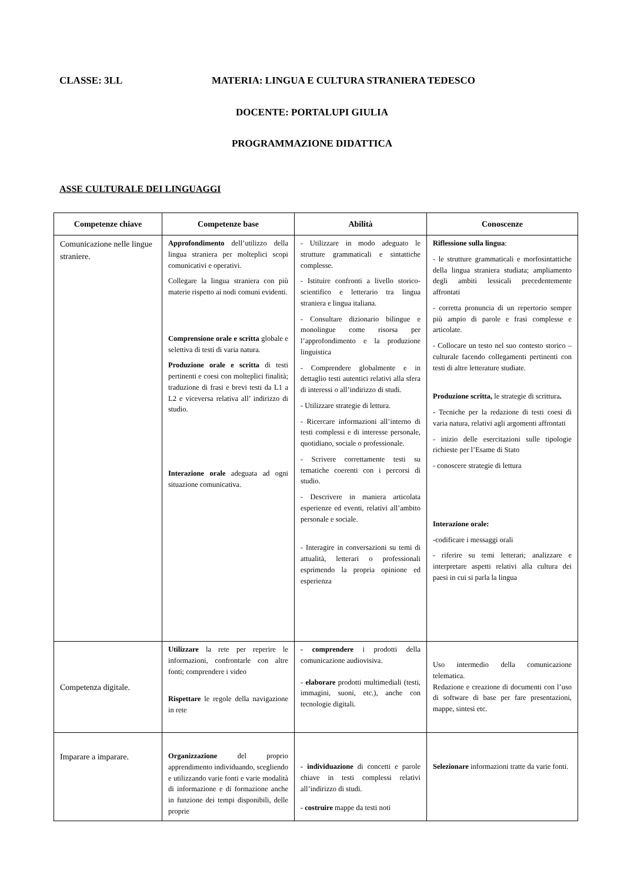CLASSE: 3LL MATERIA: LINGUA E CULTURA STRANIERA TEDESCO
DOCENTE: PORTALUPI GIULIA
PROGRAMMAZIONE DIDATTICA
ASSE CULTURALE DEI LINGUAGGI
| Competenze chiave | Competenze base | Abilità | Conoscenze |
| --- | --- | --- | --- |
| Comunicazione nelle lingue straniere. | Approfondimento dell’utilizzo della lingua straniera per molteplici scopi comunicativi e operativi. Collegare la lingua straniera con più materie rispetto ai nodi comuni evidenti. Comprensione orale e scritta globale e selettiva di testi di varia natura. Produzione orale e scritta di testi pertinenti e coesi con molteplici finalità; traduzione di frasi e brevi testi da L1 a L2 e viceversa relativa all’ indirizzo di studio. Interazione orale adeguata ad ogni situazione comunicativa. | - Utilizzare in modo adeguato le strutture grammaticali e sintattiche complesse. - Istituire confronti a livello storico-scientifico e letterario tra lingua straniera e lingua italiana. - Consultare dizionario bilingue e monolingue come risorsa per l’approfondimento e la produzione linguistica - Comprendere globalmente e in dettaglio testi autentici relativi alla sfera di interessi o all’indirizzo di studi. - Utilizzare strategie di lettura. - Ricercare informazioni all’interno di testi complessi e di interesse personale, quotidiano, sociale o professionale. - Scrivere correttamente testi su tematiche coerenti con i percorsi di studio. - Descrivere in maniera articolata esperienze ed eventi, relativi all’ambito personale e sociale. - Interagire in conversazioni su temi di attualità, letterari o professionali esprimendo la propria opinione ed esperienza | Riflessione sulla lingua : - le strutture grammaticali e morfosintattiche della lingua straniera studiata; ampliamento degli ambiti lessicali precedentemente affrontati - corretta pronuncia di un repertorio sempre più ampio di parole e frasi complesse e articolate. - Collocare un testo nel suo contesto storico – culturale facendo collegamenti pertinenti con testi di altre letterature studiate. Produzione scritta, le strategie di scrittura . - Tecniche per la redazione di testi coesi di varia natura, relativi agli argomenti affrontati - inizio delle esercitazioni sulle tipologie richieste per l’Esame di Stato - conoscere strategie di lettura Interazione orale: - codificare i messaggi orali - riferire su temi letterari; analizzare e interpretare aspetti relativi alla cultura dei paesi in cui si parla la lingua |
| Competenza digitale. | Utilizzare la rete per reperire le informazioni, confrontarle con altre fonti; comprendere i video Rispettare le regole della navigazione in rete | - comprendere i prodotti della comunicazione audiovisiva. - elaborare prodotti multimediali (testi, immagini, suoni, etc.), anche con tecnologie digitali. | Uso intermedio della comunicazione telematica. Redazione e creazione di documenti con l’uso di software di base per fare presentazioni, mappe, sintesi etc. |
| Imparare a imparare. | Organizzazione del proprio apprendimento individuando, scegliendo e utilizzando varie fonti e varie modalità di informazione e di formazione anche in funzione dei tempi disponibili, delle proprie | - individuazione di concetti e parole chiave in testi complessi relativi all’indirizzo di studi. - costruire mappe da testi noti | Selezionare informazioni tratte da varie fonti. |